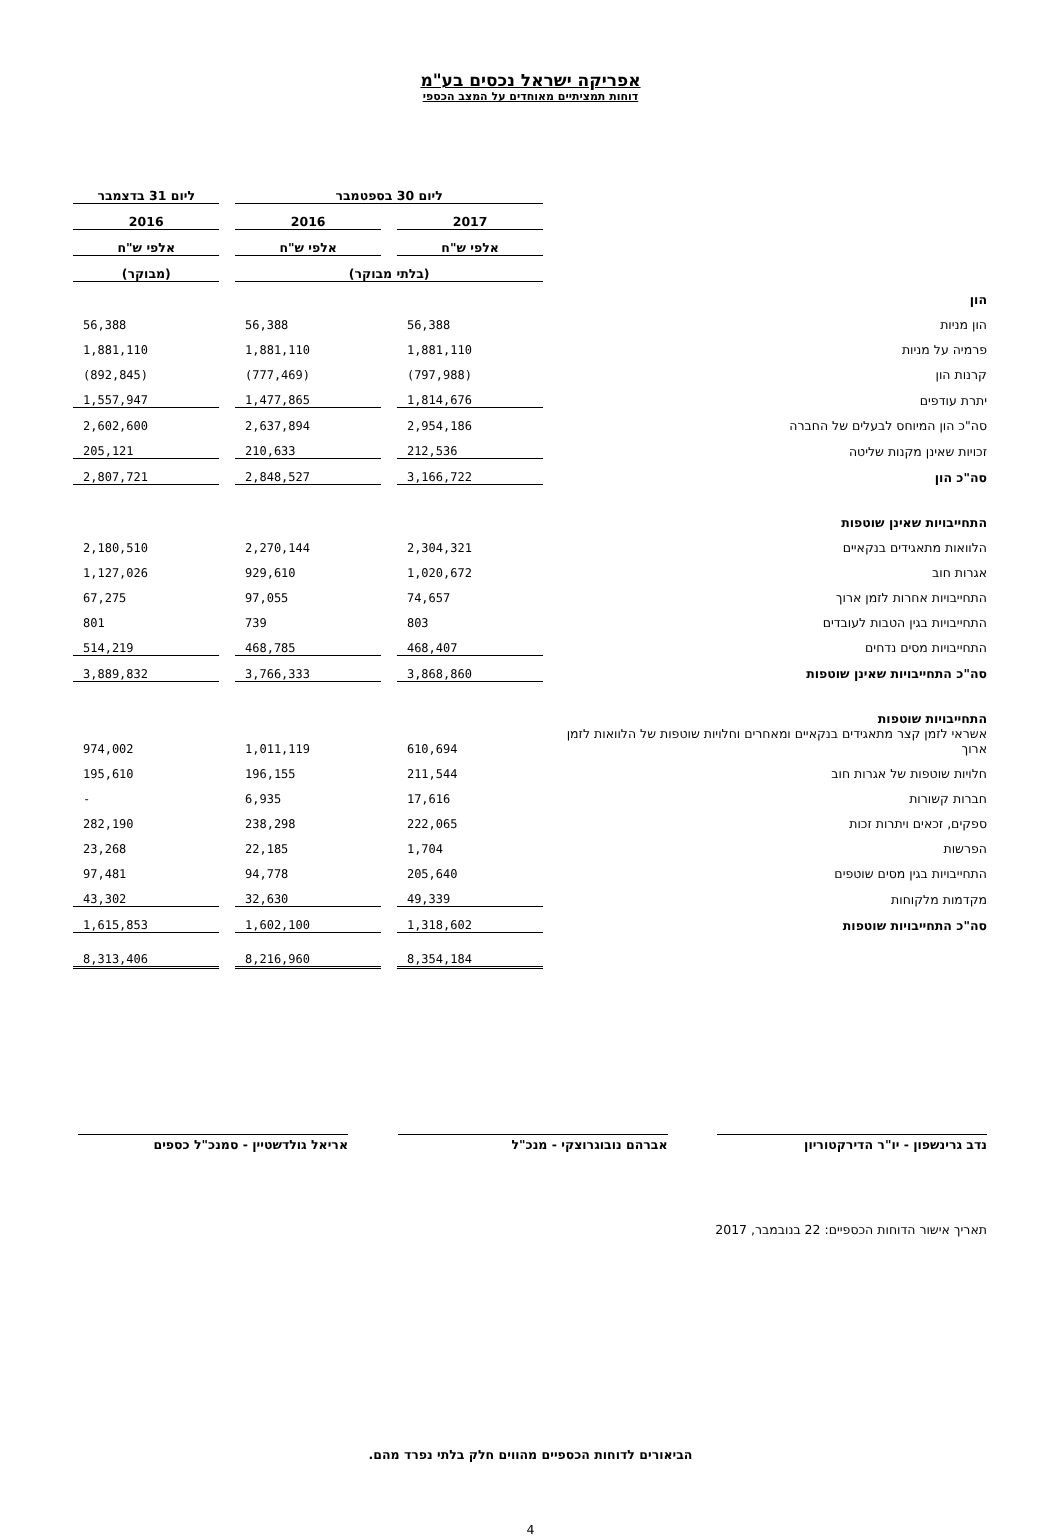אפריקה ישראל נכסים בע"מ
דוחות תמציתיים מאוחדים על המצב הכספי
| | ליום 30 בספטמבר | | | | ליום 31 בדצמבר |
| | 2017 | | 2016 | | 2016 |
| | אלפי ש"ח | | אלפי ש"ח | | אלפי ש"ח |
| | (בלתי מבוקר) | | | | (מבוקר) |
| הון | | | | | |
| הון מניות | 56,388 | | 56,388 | | 56,388 |
| פרמיה על מניות | 1,881,110 | | 1,881,110 | | 1,881,110 |
| קרנות הון | (797,988) | | (777,469) | | (892,845) |
| יתרת עודפים | 1,814,676 | | 1,477,865 | | 1,557,947 |
| סה"כ הון המיוחס לבעלים של החברה | 2,954,186 | | 2,637,894 | | 2,602,600 |
| זכויות שאינן מקנות שליטה | 212,536 | | 210,633 | | 205,121 |
| סה"כ הון | 3,166,722 | | 2,848,527 | | 2,807,721 |
| התחייבויות שאינן שוטפות | | | | | |
| הלוואות מתאגידים בנקאיים | 2,304,321 | | 2,270,144 | | 2,180,510 |
| אגרות חוב | 1,020,672 | | 929,610 | | 1,127,026 |
| התחייבויות אחרות לזמן ארוך | 74,657 | | 97,055 | | 67,275 |
| התחייבויות בגין הטבות לעובדים | 803 | | 739 | | 801 |
| התחייבויות מסים נדחים | 468,407 | | 468,785 | | 514,219 |
| סה"כ התחייבויות שאינן שוטפות | 3,868,860 | | 3,766,333 | | 3,889,832 |
| התחייבויות שוטפות | | | | | |
| אשראי לזמן קצר מתאגידים בנקאיים ומאחרים וחלויות שוטפות של הלוואות לזמן ארוך | 610,694 | | 1,011,119 | | 974,002 |
| חלויות שוטפות של אגרות חוב | 211,544 | | 196,155 | | 195,610 |
| חברות קשורות | 17,616 | | 6,935 | | - |
| ספקים, זכאים ויתרות זכות | 222,065 | | 238,298 | | 282,190 |
| הפרשות | 1,704 | | 22,185 | | 23,268 |
| התחייבויות בגין מסים שוטפים | 205,640 | | 94,778 | | 97,481 |
| מקדמות מלקוחות | 49,339 | | 32,630 | | 43,302 |
| סה"כ התחייבויות שוטפות | 1,318,602 | | 1,602,100 | | 1,615,853 |
| | 8,354,184 | | 8,216,960 | | 8,313,406 |
נדב גרינשפון - יו"ר הדירקטוריון אברהם נובוגרוצקי - מנכ"ל אריאל גולדשטיין - סמנכ"ל כספים
תאריך אישור הדוחות הכספיים: 22 בנובמבר, 2017
הביאורים לדוחות הכספיים מהווים חלק בלתי נפרד מהם.
4